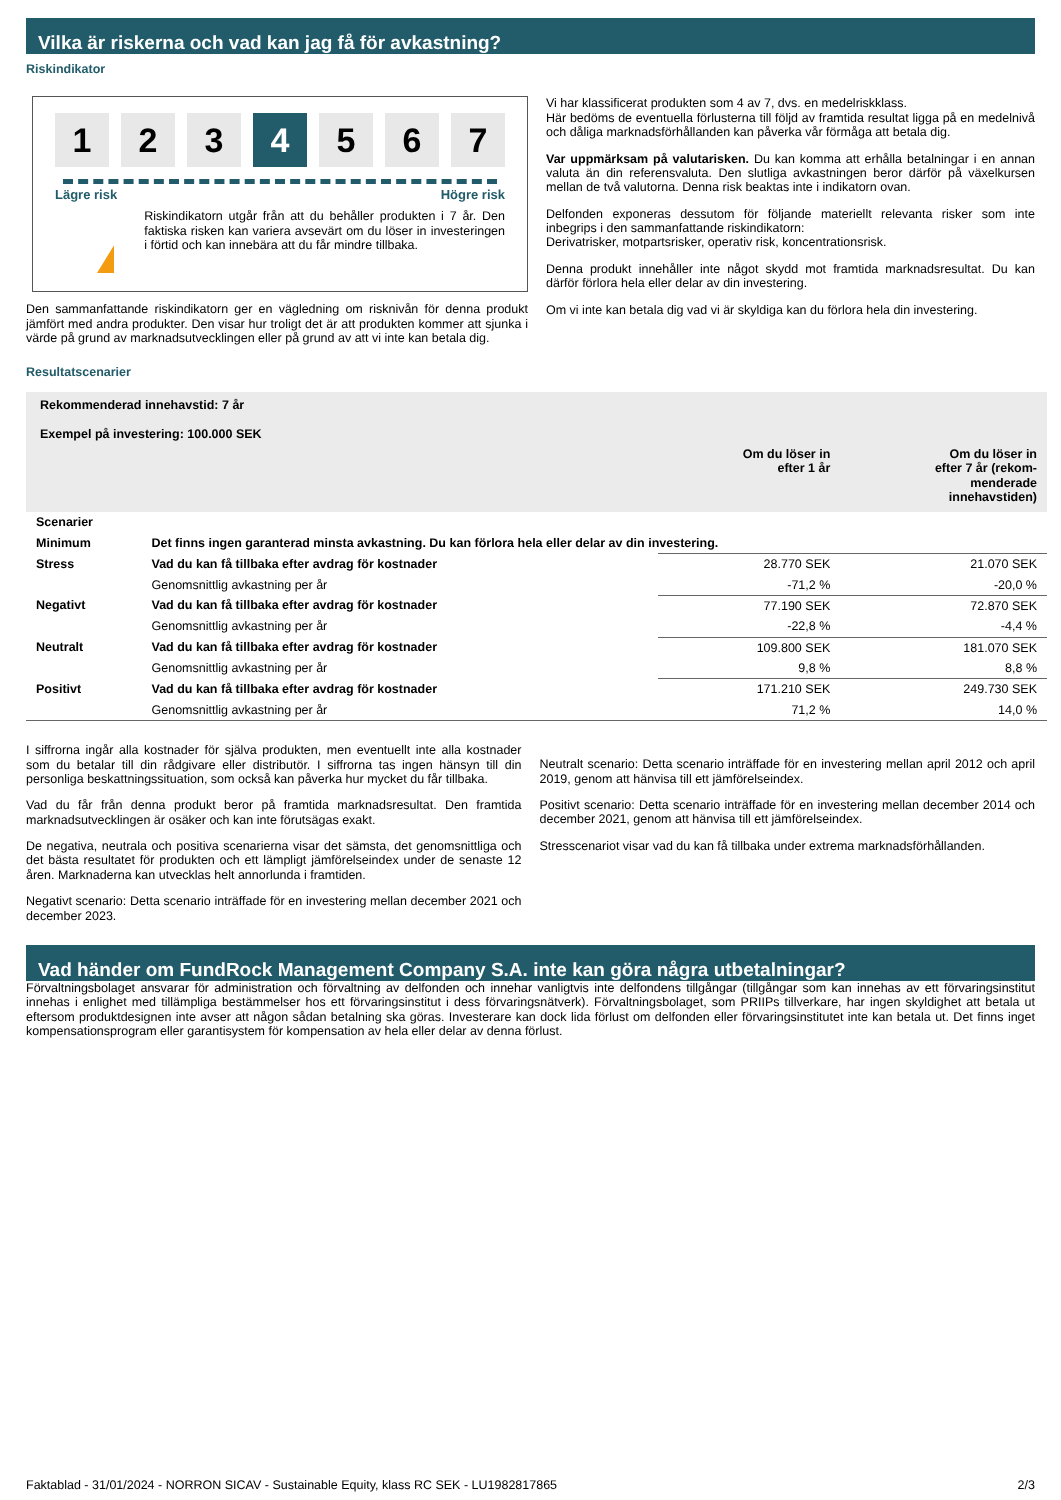Vilka är riskerna och vad kan jag få för avkastning?
Riskindikator
1 2 3 4 5 6 7
Lägre risk Högre risk
!
Riskindikatorn utgår från att du behåller produkten i 7 år. Den faktiska risken kan variera avsevärt om du löser in investeringen i förtid och kan innebära att du får mindre tillbaka.
Den sammanfattande riskindikatorn ger en vägledning om risknivån för denna produkt jämfört med andra produkter. Den visar hur troligt det är att produkten kommer att sjunka i värde på grund av marknadsutvecklingen eller på grund av att vi inte kan betala dig.
Vi har klassificerat produkten som 4 av 7, dvs. en medelriskklass.
Här bedöms de eventuella förlusterna till följd av framtida resultat ligga på en medelnivå och dåliga marknadsförhållanden kan påverka vår förmåga att betala dig.
Var uppmärksam på valutarisken. Du kan komma att erhålla betalningar i en annan valuta än din referensvaluta. Den slutliga avkastningen beror därför på växelkursen mellan de två valutorna. Denna risk beaktas inte i indikatorn ovan.
Delfonden exponeras dessutom för följande materiellt relevanta risker som inte inbegrips i den sammanfattande riskindikatorn:
Derivatrisker, motpartsrisker, operativ risk, koncentrationsrisk.
Denna produkt innehåller inte något skydd mot framtida marknadsresultat. Du kan därför förlora hela eller delar av din investering.
Om vi inte kan betala dig vad vi är skyldiga kan du förlora hela din investering.
Resultatscenarier
| Rekommenderad innehavstid: 7 år Exempel på investering: 100.000 SEK | | | |
| --- | --- | --- | --- |
| | | Om du löser in efter 1 år | Om du löser in efter 7 år (rekom- menderade innehavstiden) |
| Scenarier | | | |
| Minimum | Det finns ingen garanterad minsta avkastning. Du kan förlora hela eller delar av din investering. | | |
| Stress | Vad du kan få tillbaka efter avdrag för kostnader | 28.770 SEK | 21.070 SEK |
| | Genomsnittlig avkastning per år | -71,2 % | -20,0 % |
| Negativt | Vad du kan få tillbaka efter avdrag för kostnader | 77.190 SEK | 72.870 SEK |
| | Genomsnittlig avkastning per år | -22,8 % | -4,4 % |
| Neutralt | Vad du kan få tillbaka efter avdrag för kostnader | 109.800 SEK | 181.070 SEK |
| | Genomsnittlig avkastning per år | 9,8 % | 8,8 % |
| Positivt | Vad du kan få tillbaka efter avdrag för kostnader | 171.210 SEK | 249.730 SEK |
| | Genomsnittlig avkastning per år | 71,2 % | 14,0 % |
I siffrorna ingår alla kostnader för själva produkten, men eventuellt inte alla kostnader som du betalar till din rådgivare eller distributör. I siffrorna tas ingen hänsyn till din personliga beskattningssituation, som också kan påverka hur mycket du får tillbaka.
Vad du får från denna produkt beror på framtida marknadsresultat. Den framtida marknadsutvecklingen är osäker och kan inte förutsägas exakt.
De negativa, neutrala och positiva scenarierna visar det sämsta, det genomsnittliga och det bästa resultatet för produkten och ett lämpligt jämförelseindex under de senaste 12 åren. Marknaderna kan utvecklas helt annorlunda i framtiden.
Negativt scenario: Detta scenario inträffade för en investering mellan december 2021 och december 2023.
Neutralt scenario: Detta scenario inträffade för en investering mellan april 2012 och april 2019, genom att hänvisa till ett jämförelseindex.
Positivt scenario: Detta scenario inträffade för en investering mellan december 2014 och december 2021, genom att hänvisa till ett jämförelseindex.
Stresscenariot visar vad du kan få tillbaka under extrema marknadsförhållanden.
Vad händer om FundRock Management Company S.A. inte kan göra några utbetalningar?
Förvaltningsbolaget ansvarar för administration och förvaltning av delfonden och innehar vanligtvis inte delfondens tillgångar (tillgångar som kan innehas av ett förvaringsinstitut innehas i enlighet med tillämpliga bestämmelser hos ett förvaringsinstitut i dess förvaringsnätverk). Förvaltningsbolaget, som PRIIPs tillverkare, har ingen skyldighet att betala ut eftersom produktdesignen inte avser att någon sådan betalning ska göras. Investerare kan dock lida förlust om delfonden eller förvaringsinstitutet inte kan betala ut. Det finns inget kompensationsprogram eller garantisystem för kompensation av hela eller delar av denna förlust.
Faktablad - 31/01/2024 - NORRON SICAV - Sustainable Equity, klass RC SEK - LU1982817865 2/3